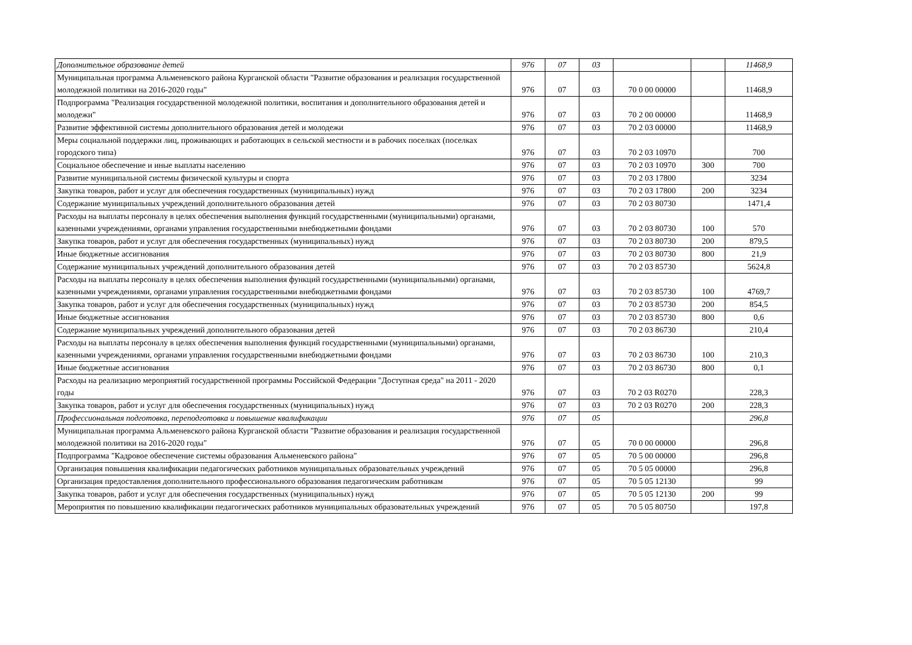| Дополнительное образование детей | 976 | 07 | 03 | | | 11468,9 |
| Муниципальная программа Альменевского района Курганской области "Развитие образования и реализация государственной молодежной политики на 2016-2020 годы" | 976 | 07 | 03 | 70 0 00 00000 | | 11468,9 |
| Подпрограмма "Реализация государственной молодежной политики, воспитания и дополнительного образования детей и молодежи" | 976 | 07 | 03 | 70 2 00 00000 | | 11468,9 |
| Развитие эффективной системы дополнительного образования детей и молодежи | 976 | 07 | 03 | 70 2 03 00000 | | 11468,9 |
| Меры социальной поддержки лиц, проживающих и работающих в сельской местности и в рабочих поселках (поселках городского типа) | 976 | 07 | 03 | 70 2 03 10970 | | 700 |
| Социальное обеспечение и иные выплаты населению | 976 | 07 | 03 | 70 2 03 10970 | 300 | 700 |
| Развитие муниципальной системы физической культуры и спорта | 976 | 07 | 03 | 70 2 03 17800 | | 3234 |
| Закупка товаров, работ и услуг для обеспечения государственных (муниципальных) нужд | 976 | 07 | 03 | 70 2 03 17800 | 200 | 3234 |
| Содержание муниципальных учреждений дополнительного образования детей | 976 | 07 | 03 | 70 2 03 80730 | | 1471,4 |
| Расходы на выплаты персоналу в целях обеспечения выполнения функций государственными (муниципальными) органами, казенными учреждениями, органами управления государственными внебюджетными фондами | 976 | 07 | 03 | 70 2 03 80730 | 100 | 570 |
| Закупка товаров, работ и услуг для обеспечения государственных (муниципальных) нужд | 976 | 07 | 03 | 70 2 03 80730 | 200 | 879,5 |
| Иные бюджетные ассигнования | 976 | 07 | 03 | 70 2 03 80730 | 800 | 21,9 |
| Содержание муниципальных учреждений дополнительного образования детей | 976 | 07 | 03 | 70 2 03 85730 | | 5624,8 |
| Расходы на выплаты персоналу в целях обеспечения выполнения функций государственными (муниципальными) органами, казенными учреждениями, органами управления государственными внебюджетными фондами | 976 | 07 | 03 | 70 2 03 85730 | 100 | 4769,7 |
| Закупка товаров, работ и услуг для обеспечения государственных (муниципальных) нужд | 976 | 07 | 03 | 70 2 03 85730 | 200 | 854,5 |
| Иные бюджетные ассигнования | 976 | 07 | 03 | 70 2 03 85730 | 800 | 0,6 |
| Содержание муниципальных учреждений дополнительного образования детей | 976 | 07 | 03 | 70 2 03 86730 | | 210,4 |
| Расходы на выплаты персоналу в целях обеспечения выполнения функций государственными (муниципальными) органами, казенными учреждениями, органами управления государственными внебюджетными фондами | 976 | 07 | 03 | 70 2 03 86730 | 100 | 210,3 |
| Иные бюджетные ассигнования | 976 | 07 | 03 | 70 2 03 86730 | 800 | 0,1 |
| Расходы на реализацию мероприятий государственной программы Российской Федерации "Доступная среда" на 2011 - 2020 годы | 976 | 07 | 03 | 70 2 03 R0270 | | 228,3 |
| Закупка товаров, работ и услуг для обеспечения государственных (муниципальных) нужд | 976 | 07 | 03 | 70 2 03 R0270 | 200 | 228,3 |
| Профессиональная подготовка, переподготовка и повышение квалификации | 976 | 07 | 05 | | | 296,8 |
| Муниципальная программа Альменевского района Курганской области "Развитие образования и реализация государственной молодежной политики на 2016-2020 годы" | 976 | 07 | 05 | 70 0 00 00000 | | 296,8 |
| Подпрограмма "Кадровое обеспечение системы образования Альменевского района" | 976 | 07 | 05 | 70 5 00 00000 | | 296,8 |
| Организация повышения квалификации педагогических работников муниципальных образовательных учреждений | 976 | 07 | 05 | 70 5 05 00000 | | 296,8 |
| Организация предоставления дополнительного профессионального образования педагогическим работникам | 976 | 07 | 05 | 70 5 05 12130 | | 99 |
| Закупка товаров, работ и услуг для обеспечения государственных (муниципальных) нужд | 976 | 07 | 05 | 70 5 05 12130 | 200 | 99 |
| Мероприятия по повышению квалификации педагогических работников муниципальных образовательных учреждений | 976 | 07 | 05 | 70 5 05 80750 | | 197,8 |